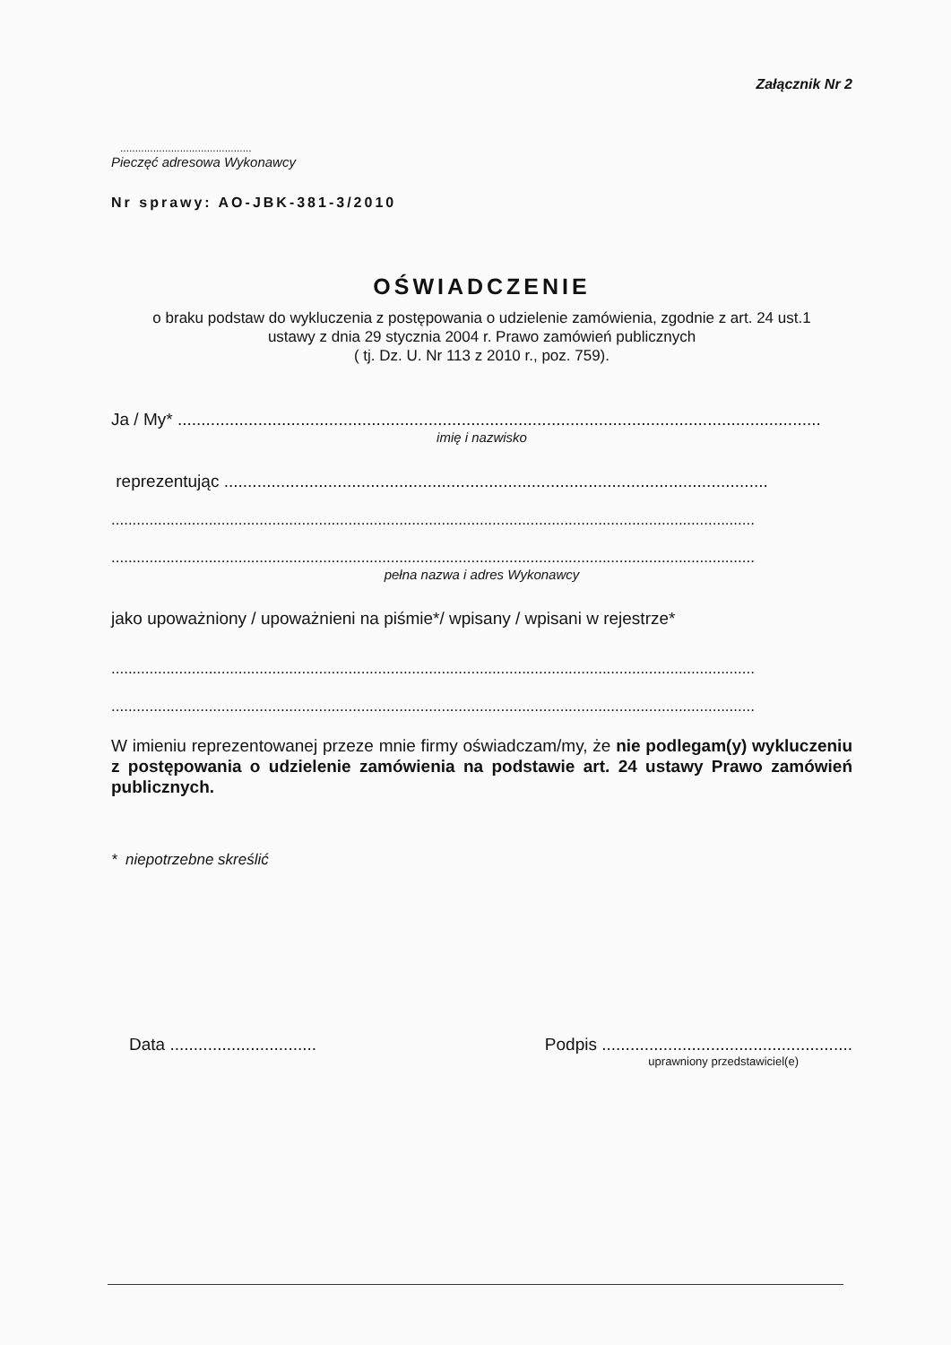Załącznik Nr 2
............................................
Pieczęć adresowa Wykonawcy
Nr sprawy: AO-JBK-381-3/2010
OŚWIADCZENIE
o braku podstaw do wykluczenia z postępowania o udzielenie zamówienia, zgodnie z art. 24 ust.1
ustawy z dnia 29 stycznia 2004 r. Prawo zamówień publicznych
( tj. Dz. U. Nr 113 z 2010 r., poz. 759).
Ja / My* ........................................................................................................................................
imię i nazwisko
reprezentując ...................................................................................................................
........................................................................................................................................................
........................................................................................................................................................
pełna nazwa i adres Wykonawcy
jako upoważniony / upoważnieni na piśmie*/ wpisany / wpisani w rejestrze*
........................................................................................................................................................
........................................................................................................................................................
W imieniu reprezentowanej przeze mnie firmy oświadczam/my, że nie podlegam(y) wykluczeniu z postępowania o udzielenie zamówienia na podstawie art. 24 ustawy Prawo zamówień publicznych.
* niepotrzebne skreślić
Data ............................... Podpis .....................................................
uprawniony przedstawiciel(e)